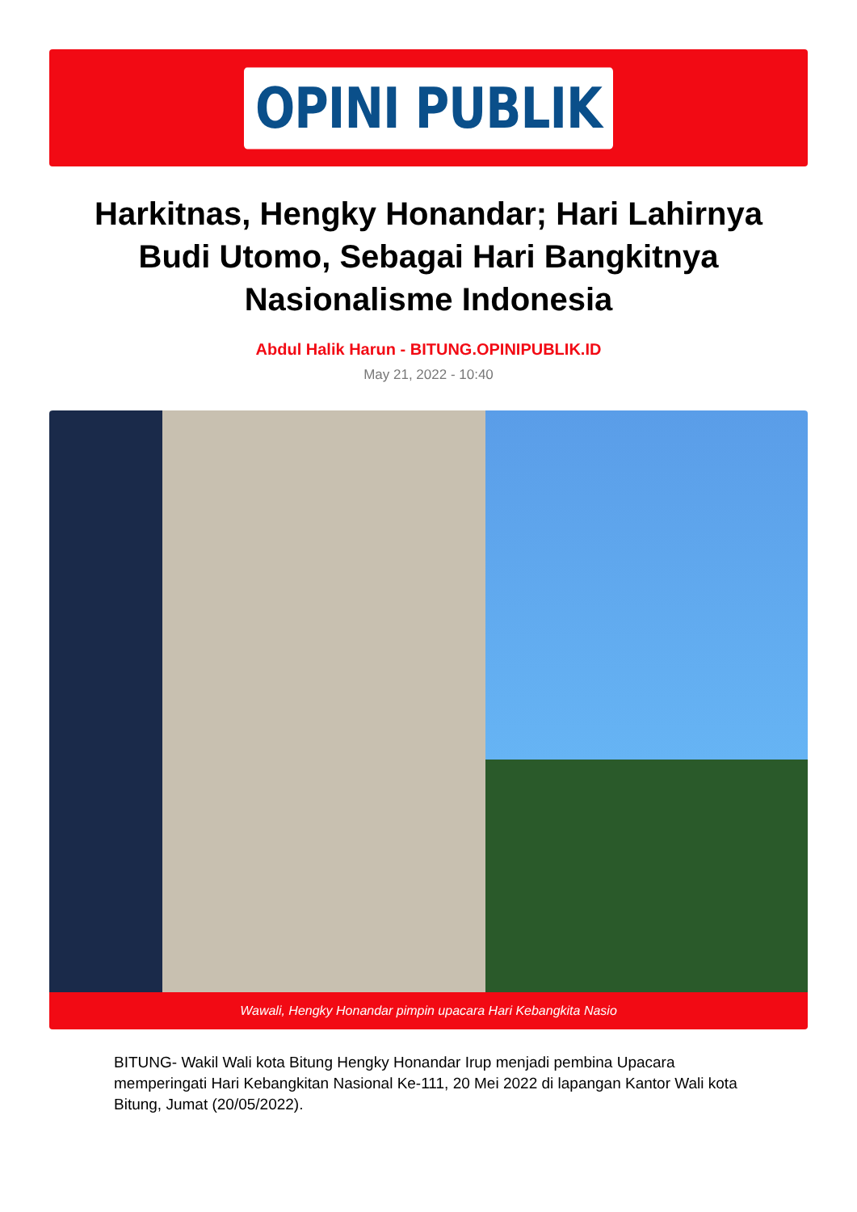OPINI PUBLIK
Harkitnas, Hengky Honandar; Hari Lahirnya Budi Utomo, Sebagai Hari Bangkitnya Nasionalisme Indonesia
Abdul Halik Harun - BITUNG.OPINIPUBLIK.ID
May 21, 2022 - 10:40
Wawali, Hengky Honandar pimpin upacara Hari Kebangkita Nasio
BITUNG- Wakil Wali kota Bitung Hengky Honandar Irup menjadi pembina Upacara memperingati Hari Kebangkitan Nasional Ke-111, 20 Mei 2022 di lapangan Kantor Wali kota Bitung, Jumat (20/05/2022).